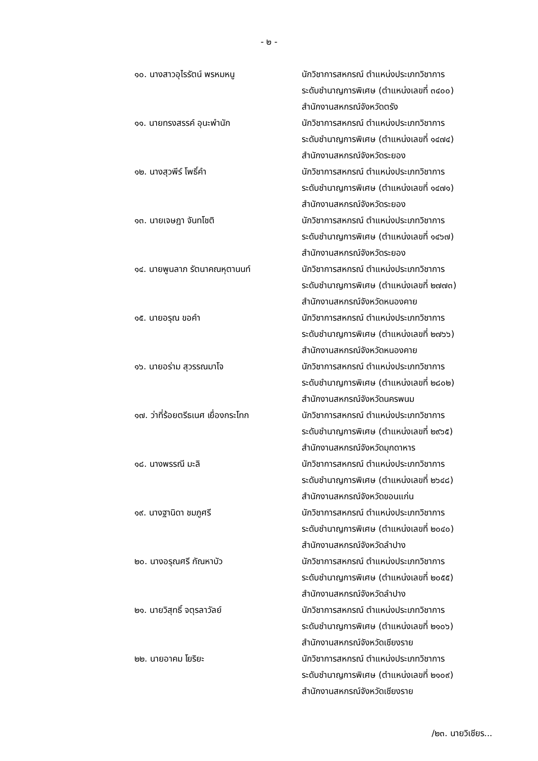- ๒ -
๑๐. นางสาวอุไรรัตน์ พรหมหนู นักวิชาการสหกรณ์ ตำแหน่งประเภทวิชาการ
ระดับชำนาญการพิเศษ (ตำแหน่งเลขที่ ๓๔๐๐)
สำนักงานสหกรณ์จังหวัดตรัง
๑๑. นายทรงสรรค์ อุนะพำนัก นักวิชาการสหกรณ์ ตำแหน่งประเภทวิชาการ
ระดับชำนาญการพิเศษ (ตำแหน่งเลขที่ ๑๔๗๔)
สำนักงานสหกรณ์จังหวัดระยอง
๑๒. นางสุวพีร์ โพธิ์คำ นักวิชาการสหกรณ์ ตำแหน่งประเภทวิชาการ
ระดับชำนาญการพิเศษ (ตำแหน่งเลขที่ ๑๔๗๑)
สำนักงานสหกรณ์จังหวัดระยอง
๑๓. นายเจษฎา จันทโชติ นักวิชาการสหกรณ์ ตำแหน่งประเภทวิชาการ
ระดับชำนาญการพิเศษ (ตำแหน่งเลขที่ ๑๔๖๗)
สำนักงานสหกรณ์จังหวัดระยอง
๑๔. นายพูนลาภ รัตนาคณหุตานนท์ นักวิชาการสหกรณ์ ตำแหน่งประเภทวิชาการ
ระดับชำนาญการพิเศษ (ตำแหน่งเลขที่ ๒๗๗๓)
สำนักงานสหกรณ์จังหวัดหนองคาย
๑๕. นายอรุณ ขอคำ นักวิชาการสหกรณ์ ตำแหน่งประเภทวิชาการ
ระดับชำนาญการพิเศษ (ตำแหน่งเลขที่ ๒๗๖๖)
สำนักงานสหกรณ์จังหวัดหนองคาย
๑๖. นายอร่าม สุวรรณมาโจ นักวิชาการสหกรณ์ ตำแหน่งประเภทวิชาการ
ระดับชำนาญการพิเศษ (ตำแหน่งเลขที่ ๒๘๐๒)
สำนักงานสหกรณ์จังหวัดนครพนม
๑๗. ว่าที่ร้อยตรีธเนศ เยื่องกระโทก
นักวิชาการสหกรณ์ ตำแหน่งประเภทวิชาการ
ระดับชำนาญการพิเศษ (ตำแหน่งเลขที่ ๒๙๖๕)
สำนักงานสหกรณ์จังหวัดมุกดาหาร
๑๘. นางพรรณี มะลิ นักวิชาการสหกรณ์ ตำแหน่งประเภทวิชาการ
ระดับชำนาญการพิเศษ (ตำแหน่งเลขที่ ๒๖๔๘)
สำนักงานสหกรณ์จังหวัดขอนแก่น
๑๙. นางฐานิดา ชมภูศรี นักวิชาการสหกรณ์ ตำแหน่งประเภทวิชาการ
ระดับชำนาญการพิเศษ (ตำแหน่งเลขที่ ๒๐๔๐)
สำนักงานสหกรณ์จังหวัดลำปาง
๒๐. นางอรุณศรี กัณหาบัว นักวิชาการสหกรณ์ ตำแหน่งประเภทวิชาการ
ระดับชำนาญการพิเศษ (ตำแหน่งเลขที่ ๒๐๕๕)
สำนักงานสหกรณ์จังหวัดลำปาง
๒๑. นายวิสุทธิ์ จตุรลาวัลย์ นักวิชาการสหกรณ์ ตำแหน่งประเภทวิชาการ
ระดับชำนาญการพิเศษ (ตำแหน่งเลขที่ ๒๑๐๖)
สำนักงานสหกรณ์จังหวัดเชียงราย
๒๒. นายอาคม โยริยะ นักวิชาการสหกรณ์ ตำแหน่งประเภทวิชาการ
ระดับชำนาญการพิเศษ (ตำแหน่งเลขที่ ๒๑๐๙)
สำนักงานสหกรณ์จังหวัดเชียงราย
/๒๓. นายวิเชียร...